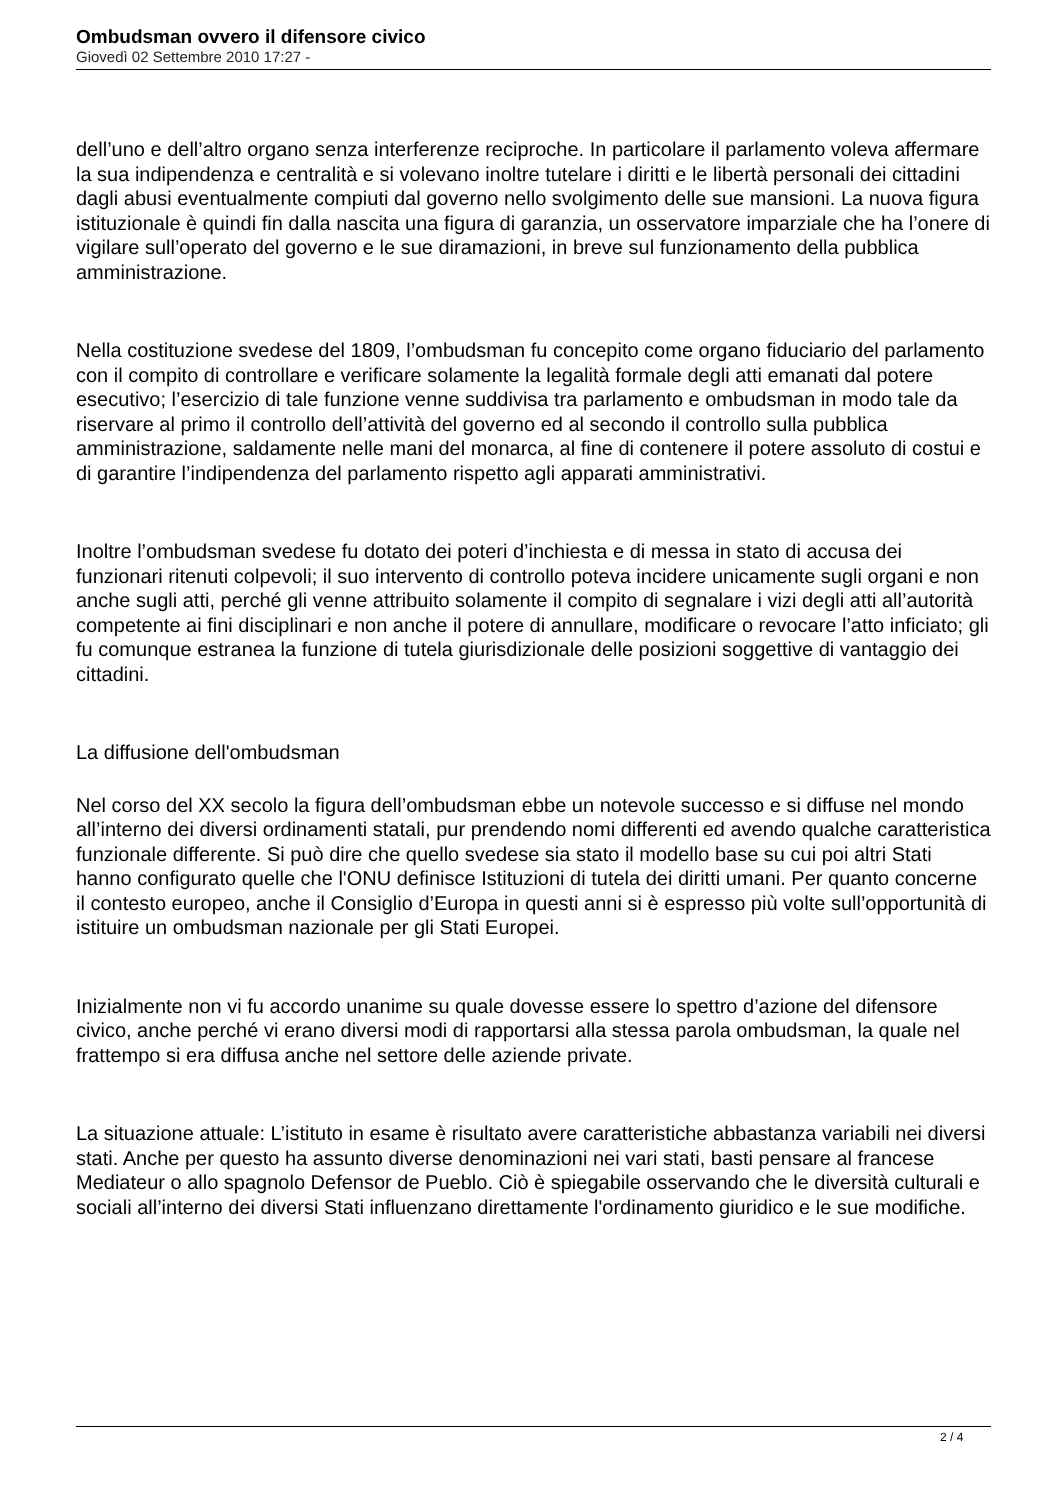Ombudsman ovvero il difensore civico
Giovedì 02 Settembre 2010 17:27 -
dell’uno e dell’altro organo senza interferenze reciproche. In particolare il parlamento voleva affermare la sua indipendenza e centralità e si volevano inoltre tutelare i diritti e le libertà personali dei cittadini dagli abusi eventualmente compiuti dal governo nello svolgimento delle sue mansioni. La nuova figura istituzionale è quindi fin dalla nascita una figura di garanzia, un osservatore imparziale che ha l’onere di vigilare sull’operato del governo e le sue diramazioni, in breve sul funzionamento della pubblica amministrazione.
Nella costituzione svedese del 1809, l’ombudsman fu concepito come organo fiduciario del parlamento con il compito di controllare e verificare solamente la legalità formale degli atti emanati dal potere esecutivo; l’esercizio di tale funzione venne suddivisa tra parlamento e ombudsman in modo tale da riservare al primo il controllo dell’attività del governo ed al secondo il controllo sulla pubblica amministrazione, saldamente nelle mani del monarca, al fine di contenere il potere assoluto di costui e di garantire l’indipendenza del parlamento rispetto agli apparati amministrativi.
Inoltre l’ombudsman svedese fu dotato dei poteri d’inchiesta e di messa in stato di accusa dei funzionari ritenuti colpevoli; il suo intervento di controllo poteva incidere unicamente sugli organi e non anche sugli atti, perché gli venne attribuito solamente il compito di segnalare i vizi degli atti all’autorità competente ai fini disciplinari e non anche il potere di annullare, modificare o revocare l’atto inficiato; gli fu comunque estranea la funzione di tutela giurisdizionale delle posizioni soggettive di vantaggio dei cittadini.
La diffusione dell'ombudsman
Nel corso del XX secolo la figura dell’ombudsman ebbe un notevole successo e si diffuse nel mondo all’interno dei diversi ordinamenti statali, pur prendendo nomi differenti ed avendo qualche caratteristica funzionale differente. Si può dire che quello svedese sia stato il modello base su cui poi altri Stati hanno configurato quelle che l'ONU definisce Istituzioni di tutela dei diritti umani. Per quanto concerne il contesto europeo, anche il Consiglio d’Europa in questi anni si è espresso più volte sull’opportunità di istituire un ombudsman nazionale per gli Stati Europei.
Inizialmente non vi fu accordo unanime su quale dovesse essere lo spettro d’azione del difensore civico, anche perché vi erano diversi modi di rapportarsi alla stessa parola ombudsman, la quale nel frattempo si era diffusa anche nel settore delle aziende private.
La situazione attuale: L’istituto in esame è risultato avere caratteristiche abbastanza variabili nei diversi stati. Anche per questo ha assunto diverse denominazioni nei vari stati, basti pensare al francese Mediateur o allo spagnolo Defensor de Pueblo. Ciò è spiegabile osservando che le diversità culturali e sociali all’interno dei diversi Stati influenzano direttamente l'ordinamento giuridico e le sue modifiche.
2 / 4